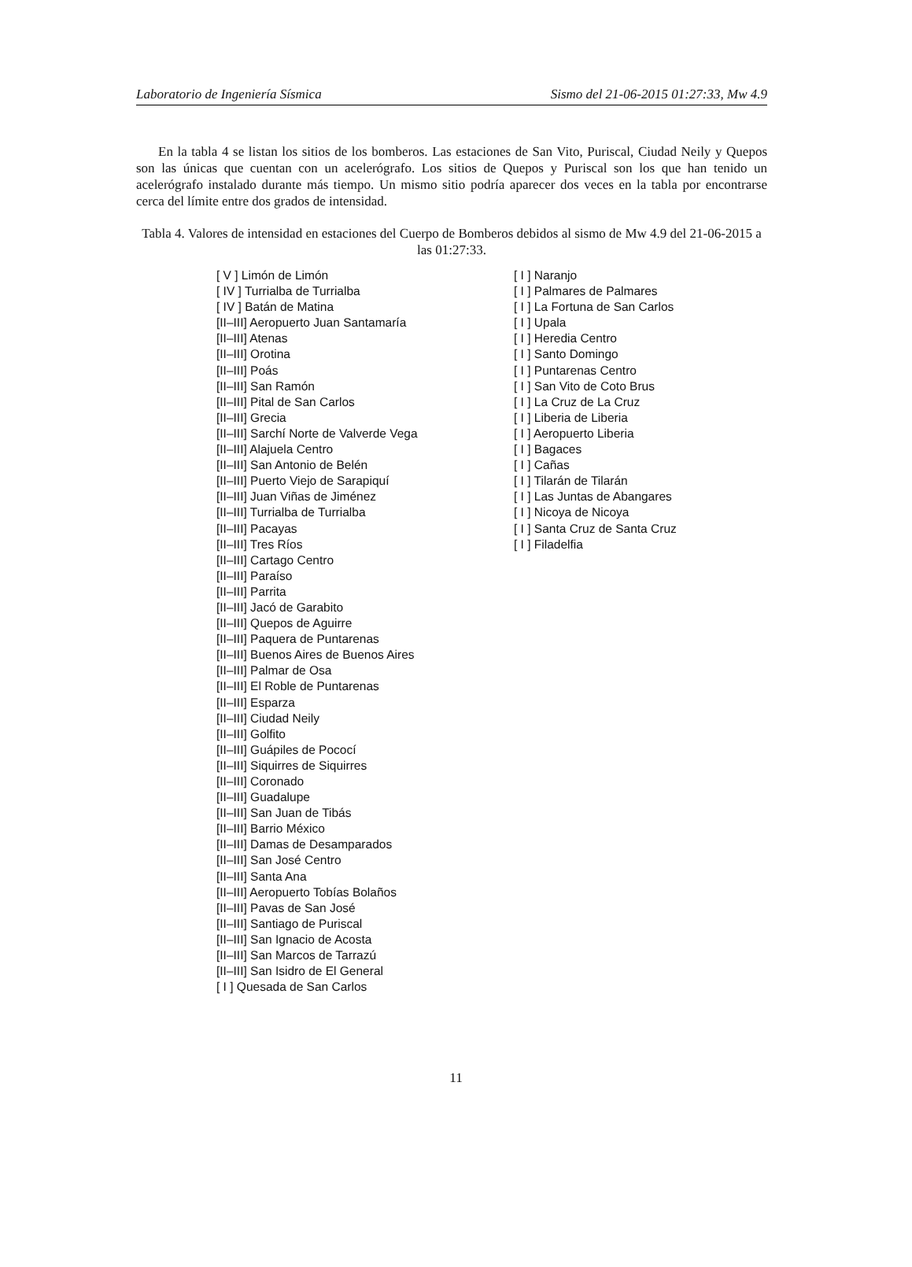Laboratorio de Ingeniería Sísmica Sismo del 21-06-2015 01:27:33, Mw 4.9
En la tabla 4 se listan los sitios de los bomberos. Las estaciones de San Vito, Puriscal, Ciudad Neily y Quepos son las únicas que cuentan con un acelerógrafo. Los sitios de Quepos y Puriscal son los que han tenido un acelerógrafo instalado durante más tiempo. Un mismo sitio podría aparecer dos veces en la tabla por encontrarse cerca del límite entre dos grados de intensidad.
Tabla 4. Valores de intensidad en estaciones del Cuerpo de Bomberos debidos al sismo de Mw 4.9 del 21-06-2015 a las 01:27:33.
| [ V ] Limón de Limón |
| [ IV ] Turrialba de Turrialba |
| [ IV ] Batán de Matina |
| [II–III] Aeropuerto Juan Santamaría |
| [II–III] Atenas |
| [II–III] Orotina |
| [II–III] Poás |
| [II–III] San Ramón |
| [II–III] Pital de San Carlos |
| [II–III] Grecia |
| [II–III] Sarchí Norte de Valverde Vega |
| [II–III] Alajuela Centro |
| [II–III] San Antonio de Belén |
| [II–III] Puerto Viejo de Sarapiquí |
| [II–III] Juan Viñas de Jiménez |
| [II–III] Turrialba de Turrialba |
| [II–III] Pacayas |
| [II–III] Tres Ríos |
| [II–III] Cartago Centro |
| [II–III] Paraíso |
| [II–III] Parrita |
| [II–III] Jacó de Garabito |
| [II–III] Quepos de Aguirre |
| [II–III] Paquera de Puntarenas |
| [II–III] Buenos Aires de Buenos Aires |
| [II–III] Palmar de Osa |
| [II–III] El Roble de Puntarenas |
| [II–III] Esparza |
| [II–III] Ciudad Neily |
| [II–III] Golfito |
| [II–III] Guápiles de Pococí |
| [II–III] Siquirres de Siquirres |
| [II–III] Coronado |
| [II–III] Guadalupe |
| [II–III] San Juan de Tibás |
| [II–III] Barrio México |
| [II–III] Damas de Desamparados |
| [II–III] San José Centro |
| [II–III] Santa Ana |
| [II–III] Aeropuerto Tobías Bolaños |
| [II–III] Pavas de San José |
| [II–III] Santiago de Puriscal |
| [II–III] San Ignacio de Acosta |
| [II–III] San Marcos de Tarrazú |
| [II–III] San Isidro de El General |
| [ I ] Quesada de San Carlos |
| [ I ] Naranjo |
| [ I ] Palmares de Palmares |
| [ I ] La Fortuna de San Carlos |
| [ I ] Upala |
| [ I ] Heredia Centro |
| [ I ] Santo Domingo |
| [ I ] Puntarenas Centro |
| [ I ] San Vito de Coto Brus |
| [ I ] La Cruz de La Cruz |
| [ I ] Liberia de Liberia |
| [ I ] Aeropuerto Liberia |
| [ I ] Bagaces |
| [ I ] Cañas |
| [ I ] Tilarán de Tilarán |
| [ I ] Las Juntas de Abangares |
| [ I ] Nicoya de Nicoya |
| [ I ] Santa Cruz de Santa Cruz |
| [ I ] Filadelfia |
11